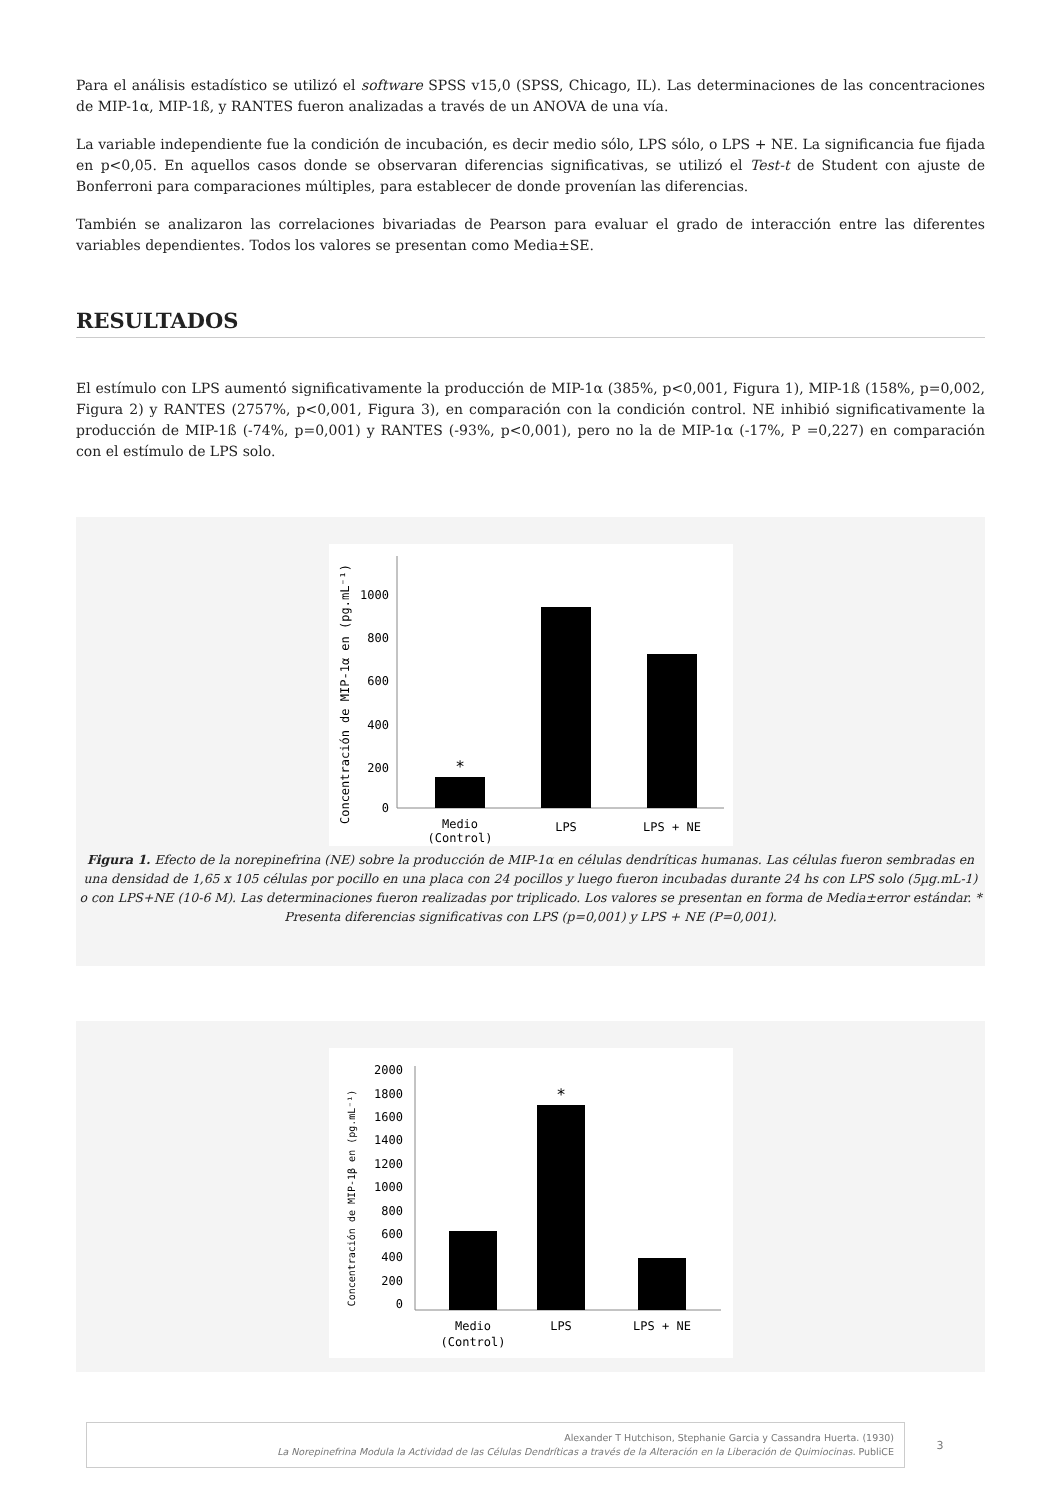Para el análisis estadístico se utilizó el software SPSS v15,0 (SPSS, Chicago, IL). Las determinaciones de las concentraciones de MIP-1α, MIP-1ß, y RANTES fueron analizadas a través de un ANOVA de una vía.
La variable independiente fue la condición de incubación, es decir medio sólo, LPS sólo, o LPS + NE. La significancia fue fijada en p<0,05. En aquellos casos donde se observaran diferencias significativas, se utilizó el Test-t de Student con ajuste de Bonferroni para comparaciones múltiples, para establecer de donde provenían las diferencias.
También se analizaron las correlaciones bivariadas de Pearson para evaluar el grado de interacción entre las diferentes variables dependientes. Todos los valores se presentan como Media±SE.
RESULTADOS
El estímulo con LPS aumentó significativamente la producción de MIP-1α (385%, p<0,001, Figura 1), MIP-1ß (158%, p=0,002, Figura 2) y RANTES (2757%, p<0,001, Figura 3), en comparación con la condición control. NE inhibió significativamente la producción de MIP-1ß (-74%, p=0,001) y RANTES (-93%, p<0,001), pero no la de MIP-1α (-17%, P =0,227) en comparación con el estímulo de LPS solo.
Concentración de MIP-1α en (pg.mL⁻¹)
1000
800
600
400
200
0
*
Medio
(Control)
LPS
LPS + NE
Figura 1. Efecto de la norepinefrina (NE) sobre la producción de MIP-1α en células dendríticas humanas. Las células fueron sembradas en una densidad de 1,65 x 105 células por pocillo en una placa con 24 pocillos y luego fueron incubadas durante 24 hs con LPS solo (5µg.mL-1) o con LPS+NE (10-6 M). Las determinaciones fueron realizadas por triplicado. Los valores se presentan en forma de Media±error estándar. * Presenta diferencias significativas con LPS (p=0,001) y LPS + NE (P=0,001).
Concentración de MIP-1β en (pg.mL⁻¹)
2000
1800
1600
1400
1200
1000
800
600
400
200
0
*
Medio
(Control)
LPS
LPS + NE
Alexander T Hutchison, Stephanie Garcia y Cassandra Huerta. (1930)
La Norepinefrina Modula la Actividad de las Células Dendríticas a través de la Alteración en la Liberación de Quimiocinas. PubliCE
3